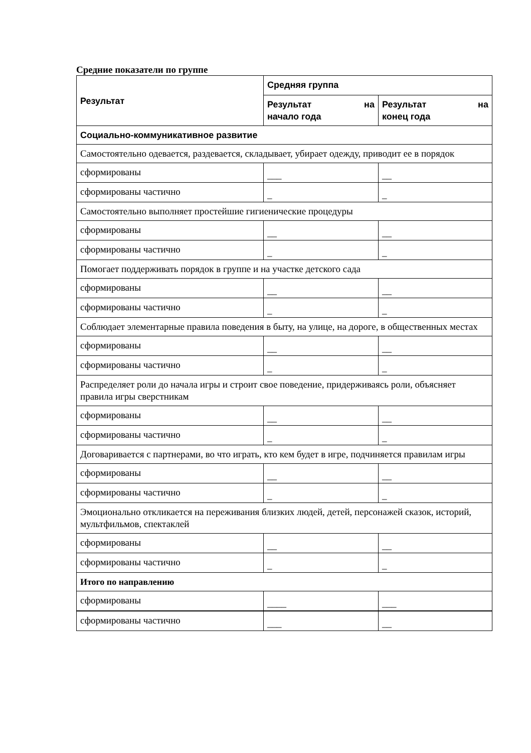Средние показатели по группе
| Результат | Средняя группа | |
| --- | --- | --- |
| | Результат на начало года | Результат на конец года |
| Социально-коммуникативное развитие | | |
| Самостоятельно одевается, раздевается, складывает, убирает одежду, приводит ее в порядок | | |
| сформированы | ___ | __ |
| сформированы частично | _ | _ |
| Самостоятельно выполняет простейшие гигиенические процедуры | | |
| сформированы | __ | __ |
| сформированы частично | _ | _ |
| Помогает поддерживать порядок в группе и на участке детского сада | | |
| сформированы | __ | __ |
| сформированы частично | _ | _ |
| Соблюдает элементарные правила поведения в быту, на улице, на дороге, в общественных местах | | |
| сформированы | __ | __ |
| сформированы частично | _ | _ |
| Распределяет роли до начала игры и строит свое поведение, придерживаясь роли, объясняет правила игры сверстникам | | |
| сформированы | __ | __ |
| сформированы частично | _ | _ |
| Договаривается с партнерами, во что играть, кто кем будет в игре, подчиняется правилам игры | | |
| сформированы | __ | __ |
| сформированы частично | _ | _ |
| Эмоционально откликается на переживания близких людей, детей, персонажей сказок, историй, мультфильмов, спектаклей | | |
| сформированы | __ | __ |
| сформированы частично | _ | _ |
| Итого по направлению | | |
| сформированы | ____ | ___ |
| сформированы частично | ___ | __ |